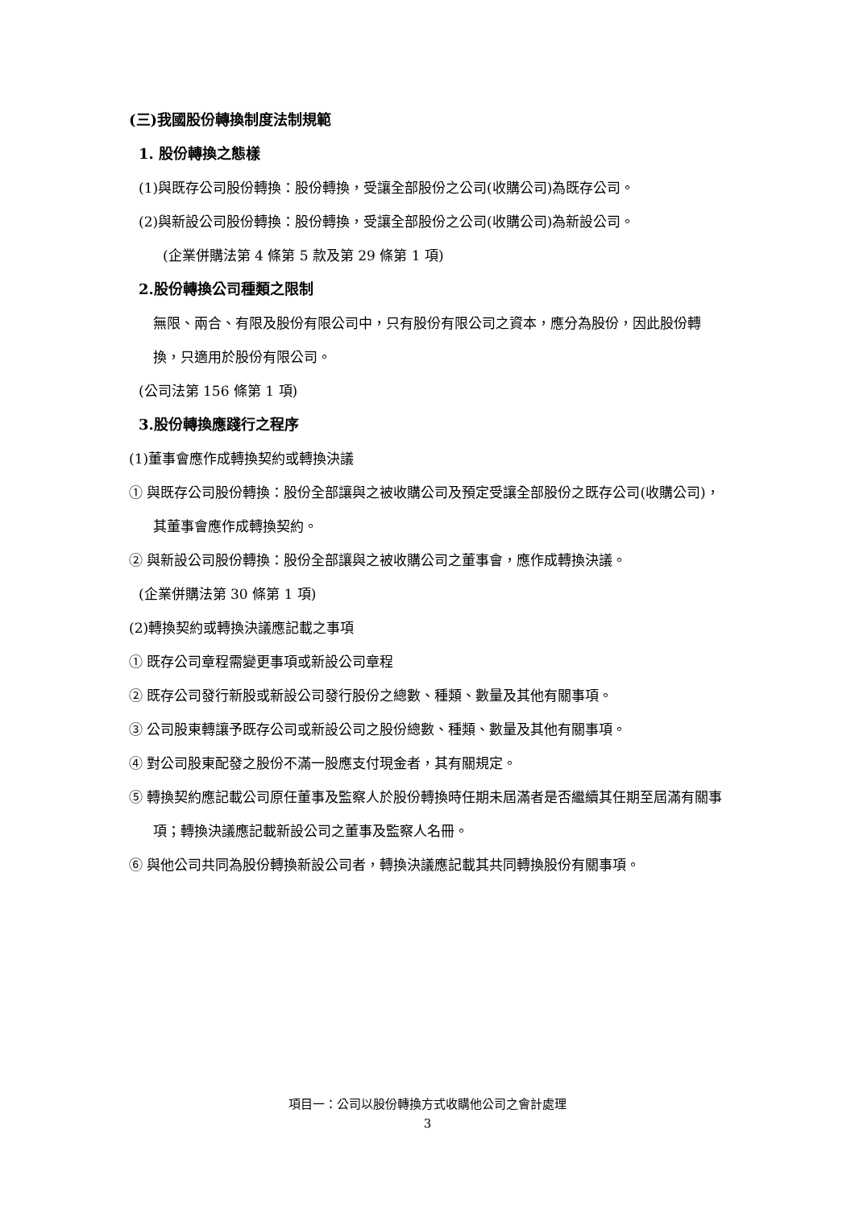(三)我國股份轉換制度法制規範
1. 股份轉換之態樣
(1)與既存公司股份轉換：股份轉換，受讓全部股份之公司(收購公司)為既存公司。
(2)與新設公司股份轉換：股份轉換，受讓全部股份之公司(收購公司)為新設公司。
(企業併購法第 4 條第 5 款及第 29 條第 1 項)
2.股份轉換公司種類之限制
無限、兩合、有限及股份有限公司中，只有股份有限公司之資本，應分為股份，因此股份轉換，只適用於股份有限公司。
(公司法第 156 條第 1 項)
3.股份轉換應踐行之程序
(1)董事會應作成轉換契約或轉換決議
① 與既存公司股份轉換：股份全部讓與之被收購公司及預定受讓全部股份之既存公司(收購公司)，其董事會應作成轉換契約。
② 與新設公司股份轉換：股份全部讓與之被收購公司之董事會，應作成轉換決議。
(企業併購法第 30 條第 1 項)
(2)轉換契約或轉換決議應記載之事項
① 既存公司章程需變更事項或新設公司章程
② 既存公司發行新股或新設公司發行股份之總數、種類、數量及其他有關事項。
③ 公司股東轉讓予既存公司或新設公司之股份總數、種類、數量及其他有關事項。
④ 對公司股東配發之股份不滿一股應支付現金者，其有關規定。
⑤ 轉換契約應記載公司原任董事及監察人於股份轉換時任期未屆滿者是否繼續其任期至屆滿有關事項；轉換決議應記載新設公司之董事及監察人名冊。
⑥ 與他公司共同為股份轉換新設公司者，轉換決議應記載其共同轉換股份有關事項。
項目一：公司以股份轉換方式收購他公司之會計處理
3